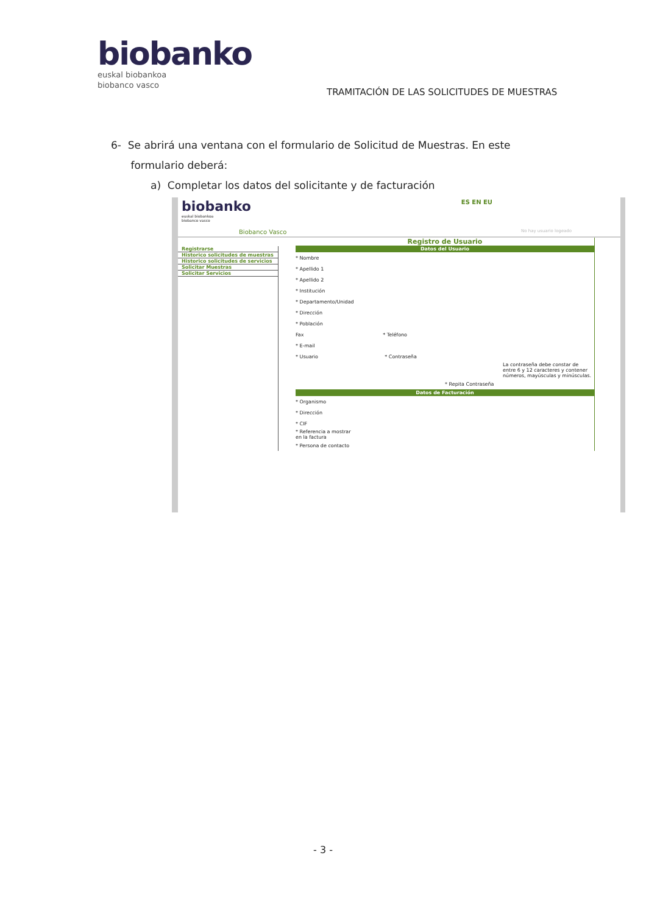biobanko
euskal biobankoa
biobanco vasco
TRAMITACIÓN DE LAS SOLICITUDES DE MUESTRAS
6- Se abrirá una ventana con el formulario de Solicitud de Muestras. En este
formulario deberá:
a) Completar los datos del solicitante y de facturación
biobanko
euskal biobankoa
biobanco vasco
ES EN EU
Biobanco Vasco No hay usuario logeado
Registrarse
Historico solicitudes de muestras
Historico solicitudes de servicios
Solicitar Muestras
Solicitar Servicios
Registro de Usuario
Datos del Usuario
* Nombre
* Apellido 1
* Apellido 2
* Institución
* Departamento/Unidad
* Dirección
* Población
Fax * Teléfono
* E-mail
* Usuario * Contraseña
La contraseña debe constar de entre 6 y 12 caracteres y contener números, mayúsculas y minúsculas.
* Repita Contraseña
Datos de Facturación
* Organismo
* Dirección
* CIF
* Referencia a mostrar
en la factura
* Persona de contacto
- 3 -